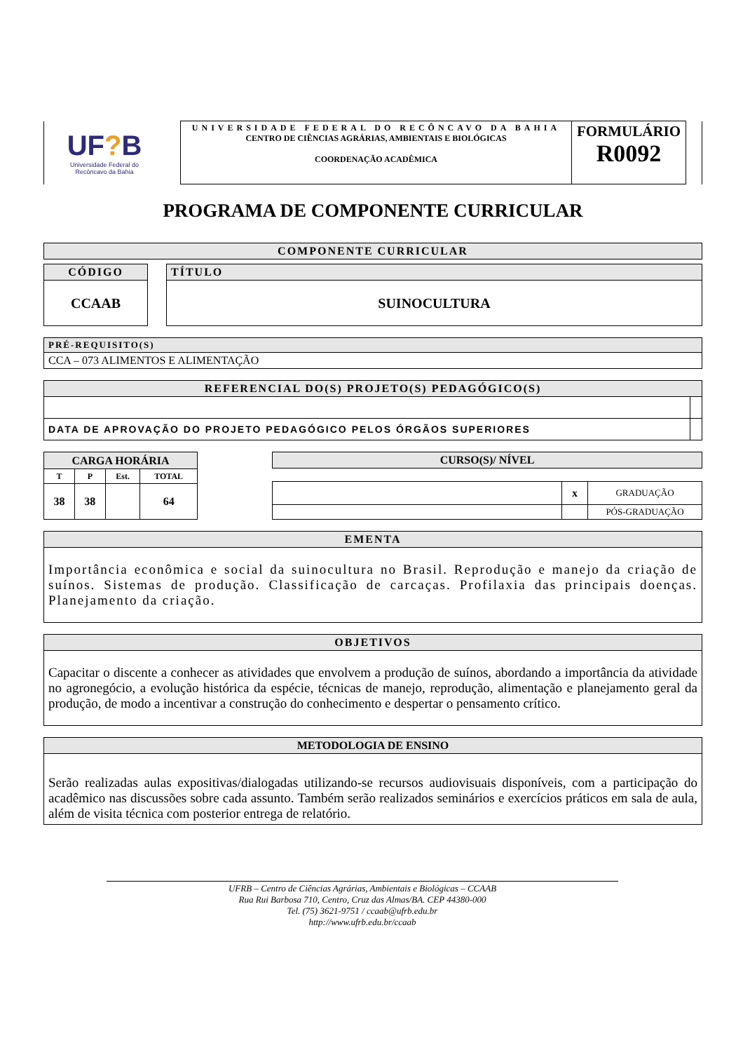| UF ? B Universidade Federal do Recôncavo da Bahia | | UNIVERSIDADE FEDERAL DO RECÔNCAVO DA BAHIA CENTRO DE CIÊNCIAS AGRÁRIAS, AMBIENTAIS E BIOLÓGICAS COORDENAÇÃO ACADÊMICA | FORMULÁRIO R0092 | |
PROGRAMA DE COMPONENTE CURRICULAR
| COMPONENTE CURRICULAR |
| CÓDIGO | | TÍTULO |
| CCAAB | | SUINOCULTURA |
| PRÉ-REQUISITO(S) |
| CCA – 073 ALIMENTOS E ALIMENTAÇÃO |
| REFERENCIAL DO(S) PROJETO(S) PEDAGÓGICO(S) | |
| DATA DE APROVAÇÃO DO PROJETO PEDAGÓGICO PELOS ÓRGÃOS SUPERIORES | |
| CARGA HORÁRIA | | | |
| T | P | Est. | TOTAL |
| 38 | 38 | | 64 |
| CURSO(S)/ NÍVEL | | |
| | x | GRADUAÇÃO |
| | | PÓS-GRADUAÇÃO |
| EMENTA |
| Importância econômica e social da suinocultura no Brasil. Reprodução e manejo da criação de suínos. Sistemas de produção. Classificação de carcaças. Profilaxia das principais doenças. Planejamento da criação. |
| OBJETIVOS |
| Capacitar o discente a conhecer as atividades que envolvem a produção de suínos, abordando a importância da atividade no agronegócio, a evolução histórica da espécie, técnicas de manejo, reprodução, alimentação e planejamento geral da produção, de modo a incentivar a construção do conhecimento e despertar o pensamento crítico. |
| METODOLOGIA DE ENSINO |
| Serão realizadas aulas expositivas/dialogadas utilizando-se recursos audiovisuais disponíveis, com a participação do acadêmico nas discussões sobre cada assunto. Também serão realizados seminários e exercícios práticos em sala de aula, além de visita técnica com posterior entrega de relatório. |
UFRB – Centro de Ciências Agrárias, Ambientais e Biológicas – CCAAB
Rua Rui Barbosa 710, Centro, Cruz das Almas/BA. CEP 44380-000
Tel. (75) 3621-9751 / ccaab@ufrb.edu.br
http://www.ufrb.edu.br/ccaab